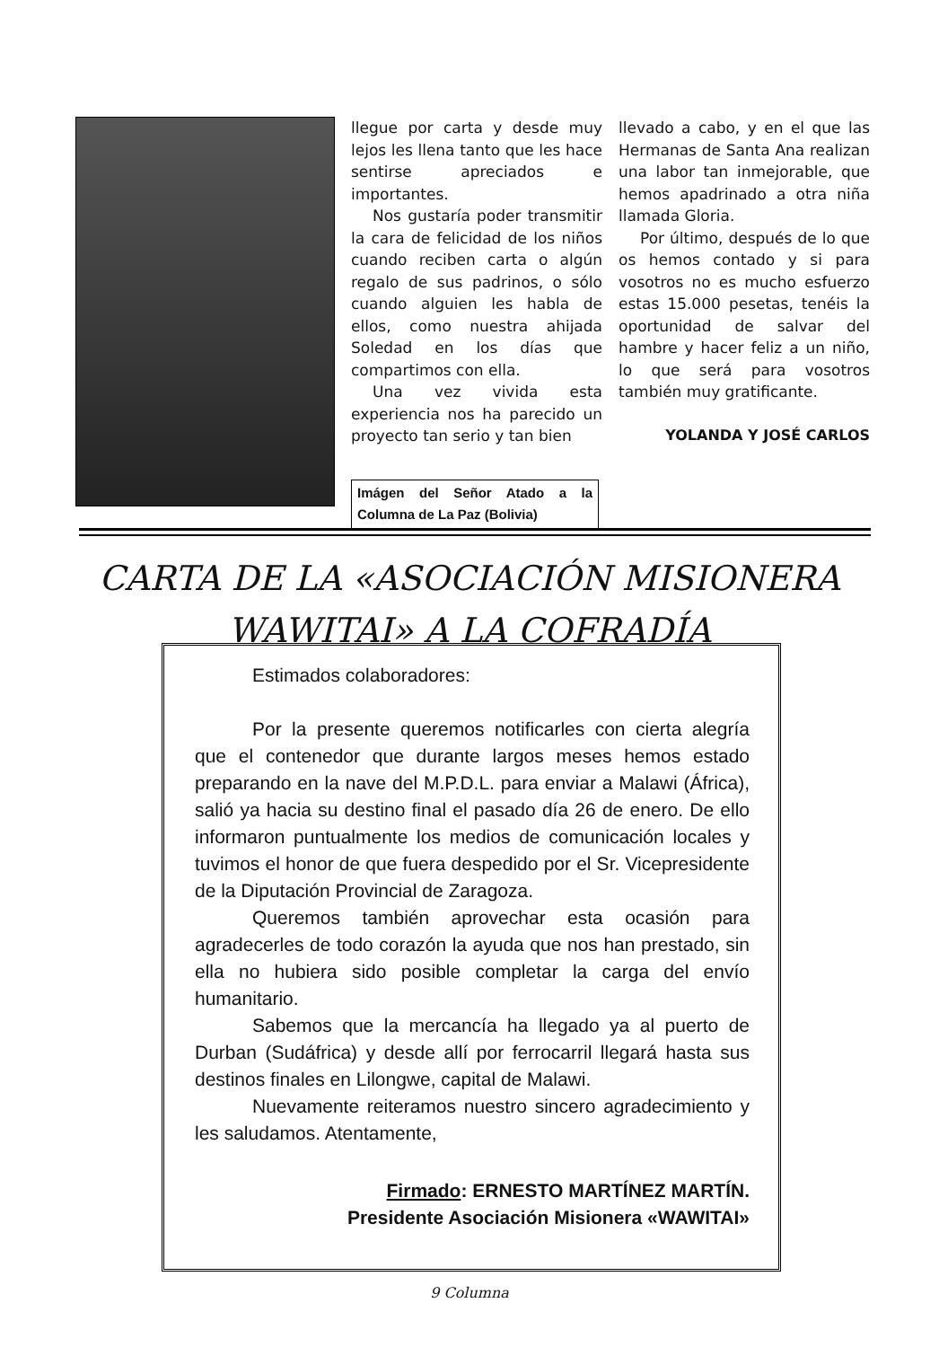llegue por carta y desde muy lejos les llena tanto que les hace sentirse apreciados e importantes.
Nos gustaría poder transmitir la cara de felicidad de los niños cuando reciben carta o algún regalo de sus padrinos, o sólo cuando alguien les habla de ellos, como nuestra ahijada Soledad en los días que compartimos con ella.
Una vez vivida esta experiencia nos ha parecido un proyecto tan serio y tan bien
Imágen del Señor Atado a la Columna de La Paz (Bolivia)
llevado a cabo, y en el que las Hermanas de Santa Ana realizan una labor tan inmejorable, que hemos apadrinado a otra niña llamada Gloria.
Por último, después de lo que os hemos contado y si para vosotros no es mucho esfuerzo estas 15.000 pesetas, tenéis la oportunidad de salvar del hambre y hacer feliz a un niño, lo que será para vosotros también muy gratificante.
YOLANDA Y JOSÉ CARLOS
CARTA DE LA «ASOCIACIÓN MISIONERA
WAWITAI» A LA COFRADÍA
Estimados colaboradores:
Por la presente queremos notificarles con cierta alegría que el contenedor que durante largos meses hemos estado preparando en la nave del M.P.D.L. para enviar a Malawi (África), salió ya hacia su destino final el pasado día 26 de enero. De ello informaron puntualmente los medios de comunicación locales y tuvimos el honor de que fuera despedido por el Sr. Vicepresidente de la Diputación Provincial de Zaragoza.
Queremos también aprovechar esta ocasión para agradecerles de todo corazón la ayuda que nos han prestado, sin ella no hubiera sido posible completar la carga del envío humanitario.
Sabemos que la mercancía ha llegado ya al puerto de Durban (Sudáfrica) y desde allí por ferrocarril llegará hasta sus destinos finales en Lilongwe, capital de Malawi.
Nuevamente reiteramos nuestro sincero agradecimiento y les saludamos. Atentamente,
Firmado: ERNESTO MARTÍNEZ MARTÍN.
Presidente Asociación Misionera «WAWITAI»
9 Columna